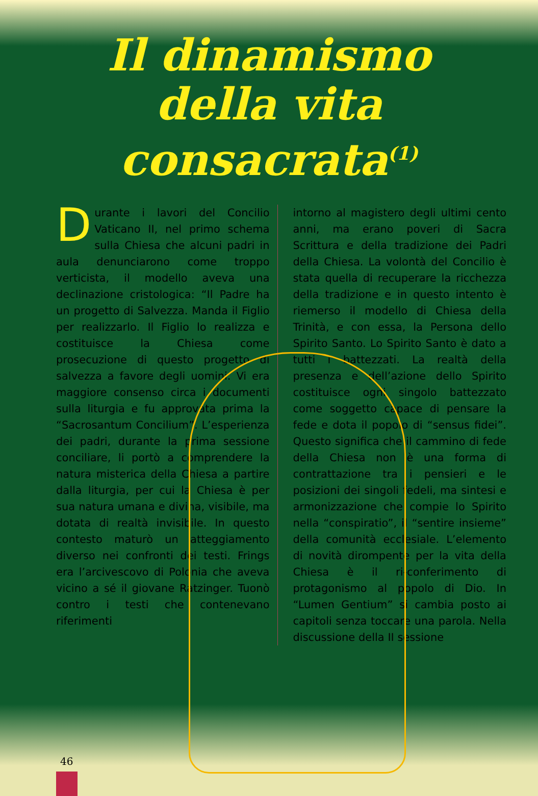Il dinamismo
della vita consacrata<sup>(1)</sup>
Durante i lavori del Concilio Vaticano II, nel primo schema sulla Chiesa che alcuni padri in aula denunciarono come troppo verticista, il modello aveva una declinazione cristologica: “Il Padre ha un progetto di Salvezza. Manda il Figlio per realizzarlo. Il Figlio lo realizza e costituisce la Chiesa come prosecuzione di questo progetto di salvezza a favore degli uomini. Vi era maggiore consenso circa i documenti sulla liturgia e fu approvata prima la “Sacrosantum Concilium”. L’esperienza dei padri, durante la prima sessione conciliare, li portò a comprendere la natura misterica della Chiesa a partire dalla liturgia, per cui la Chiesa è per sua natura umana e divina, visibile, ma dotata di realtà invisibile. In questo contesto maturò un atteggiamento diverso nei confronti dei testi. Frings era l’arcivescovo di Polonia che aveva vicino a sé il giovane Ratzinger. Tuonò contro i testi che contenevano riferimenti
intorno al magistero degli ultimi cento anni, ma erano poveri di Sacra Scrittura e della tradizione dei Padri della Chiesa. La volontà del Concilio è stata quella di recuperare la ricchezza della tradizione e in questo intento è riemerso il modello di Chiesa della Trinità, e con essa, la Persona dello Spirito Santo. Lo Spirito Santo è dato a tutti i battezzati. La realtà della presenza e dell’azione dello Spirito costituisce ogni singolo battezzato come soggetto capace di pensare la fede e dota il popolo di “sensus fidei”. Questo significa che il cammino di fede della Chiesa non è una forma di contrattazione tra i pensieri e le posizioni dei singoli fedeli, ma sintesi e armonizzazione che compie lo Spirito nella “conspiratio”, il “sentire insieme” della comunità ecclesiale. L’elemento di novità dirompente per la vita della Chiesa è il ri-conferimento di protagonismo al popolo di Dio. In “Lumen Gentium” si cambia posto ai capitoli senza toccare una parola. Nella discussione della II sessione
46